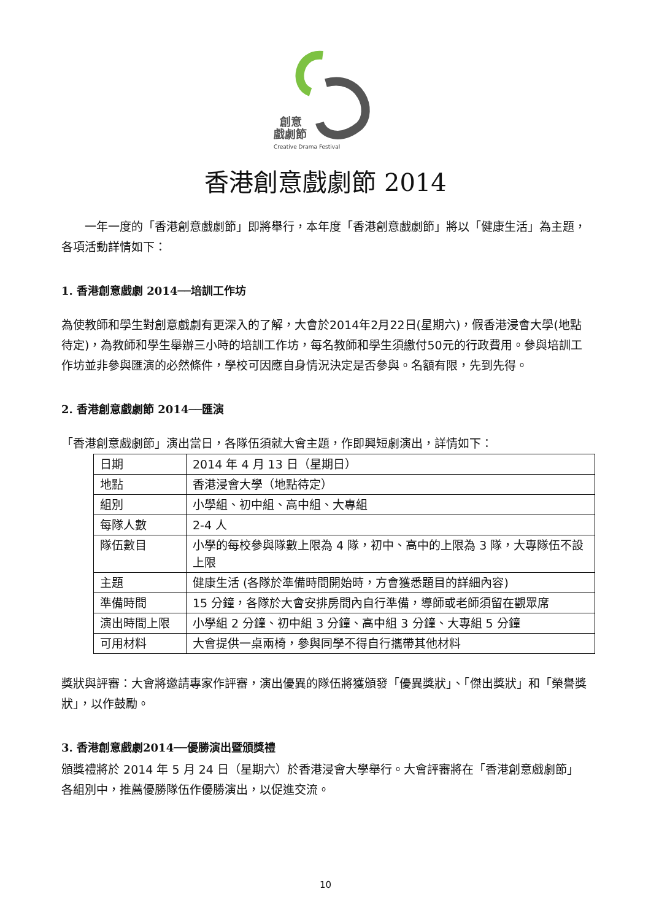創意
戲劇節
Creative Drama Festival
香港創意戲劇節 2014
　　一年一度的「香港創意戲劇節」即將舉行，本年度「香港創意戲劇節」將以「健康生活」為主題，各項活動詳情如下：
1. 香港創意戲劇 2014──培訓工作坊
為使教師和學生對創意戲劇有更深入的了解，大會於2014年2月22日(星期六)，假香港浸會大學(地點待定)，為教師和學生舉辦三小時的培訓工作坊，每名教師和學生須繳付50元的行政費用。參與培訓工作坊並非參與匯演的必然條件，學校可因應自身情況決定是否參與。名額有限，先到先得。
2. 香港創意戲劇節 2014──匯演
「香港創意戲劇節」演出當日，各隊伍須就大會主題，作即興短劇演出，詳情如下：
| 日期 | 2014 年 4 月 13 日（星期日） |
| 地點 | 香港浸會大學（地點待定） |
| 組別 | 小學組、初中組、高中組、大專組 |
| 每隊人數 | 2-4 人 |
| 隊伍數目 | 小學的每校參與隊數上限為 4 隊，初中、高中的上限為 3 隊，大專隊伍不設上限 |
| 主題 | 健康生活 (各隊於準備時間開始時，方會獲悉題目的詳細內容) |
| 準備時間 | 15 分鐘，各隊於大會安排房間內自行準備，導師或老師須留在觀眾席 |
| 演出時間上限 | 小學組 2 分鐘、初中組 3 分鐘、高中組 3 分鐘、大專組 5 分鐘 |
| 可用材料 | 大會提供一桌兩椅，參與同學不得自行攜帶其他材料 |
獎狀與評審：大會將邀請專家作評審，演出優異的隊伍將獲頒發「優異獎狀」、「傑出獎狀」和「榮譽獎狀」，以作鼓勵。
3. 香港創意戲劇2014──優勝演出暨頒獎禮
頒獎禮將於 2014 年 5 月 24 日（星期六）於香港浸會大學舉行。大會評審將在「香港創意戲劇節」各組別中，推薦優勝隊伍作優勝演出，以促進交流。
10